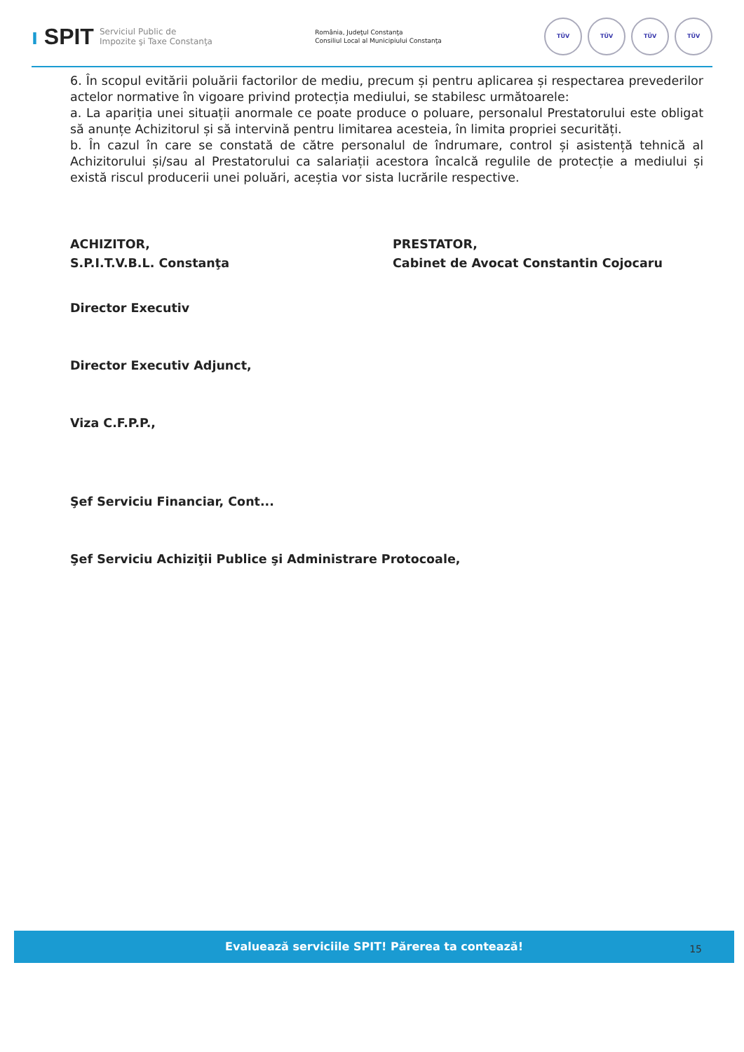ı SPIT Serviciul Public de
Impozite şi Taxe Constanţa
România, Judeţul Constanţa
Consiliul Local al Municipiului Constanţa
TÜV TÜV TÜV TÜV
6. În scopul evitării poluării factorilor de mediu, precum și pentru aplicarea și respectarea prevederilor actelor normative în vigoare privind protecția mediului, se stabilesc următoarele:
a. La apariția unei situații anormale ce poate produce o poluare, personalul Prestatorului este obligat să anunțe Achizitorul și să intervină pentru limitarea acesteia, în limita propriei securități.
b. În cazul în care se constată de către personalul de îndrumare, control și asistență tehnică al Achizitorului și/sau al Prestatorului ca salariații acestora încalcă regulile de protecție a mediului și există riscul producerii unei poluări, aceștia vor sista lucrările respective.
ACHIZITOR,
S.P.I.T.V.B.L. Constanţa
PRESTATOR,
Cabinet de Avocat Constantin Cojocaru
Director Executiv
Director Executiv Adjunct,
Viza C.F.P.P.,
Şef Serviciu Financiar, Cont...
Şef Serviciu Achiziţii Publice şi Administrare Protocoale,
Evaluează serviciile SPIT! Părerea ta contează!
15